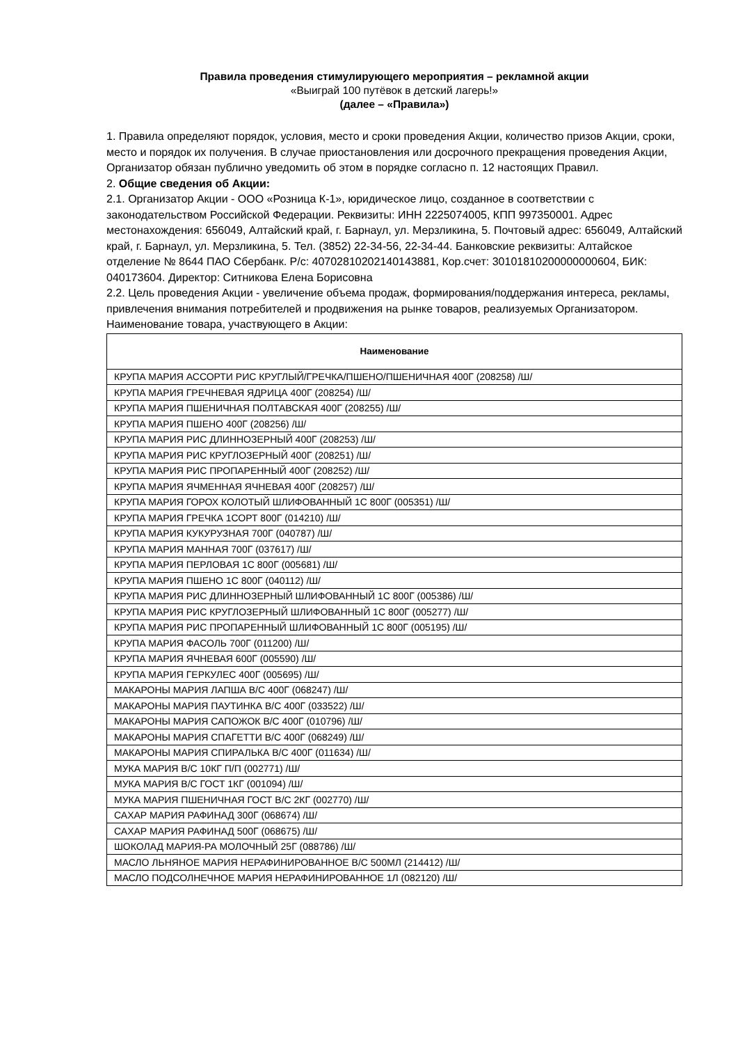Правила проведения стимулирующего мероприятия – рекламной акции
«Выиграй 100 путёвок в детский лагерь!»
(далее – «Правила»)
1. Правила определяют порядок, условия, место и сроки проведения Акции, количество призов Акции, сроки, место и порядок их получения. В случае приостановления или досрочного прекращения проведения Акции, Организатор обязан публично уведомить об этом в порядке согласно п. 12 настоящих Правил.
2. Общие сведения об Акции:
2.1. Организатор Акции - ООО «Розница К-1», юридическое лицо, созданное в соответствии с законодательством Российской Федерации. Реквизиты: ИНН 2225074005, КПП 997350001. Адрес местонахождения: 656049, Алтайский край, г. Барнаул, ул. Мерзликина, 5. Почтовый адрес: 656049, Алтайский край, г. Барнаул, ул. Мерзликина, 5. Тел. (3852) 22-34-56, 22-34-44. Банковские реквизиты: Алтайское отделение № 8644 ПАО Сбербанк. Р/с: 40702810202140143881, Кор.счет: 30101810200000000604, БИК: 040173604. Директор: Ситникова Елена Борисовна
2.2. Цель проведения Акции - увеличение объема продаж, формирования/поддержания интереса, рекламы, привлечения внимания потребителей и продвижения на рынке товаров, реализуемых Организатором.
Наименование товара, участвующего в Акции:
| Наименование |
| --- |
| КРУПА МАРИЯ АССОРТИ РИС КРУГЛЫЙ/ГРЕЧКА/ПШЕНО/ПШЕНИЧНАЯ 400Г (208258) /Ш/ |
| КРУПА МАРИЯ ГРЕЧНЕВАЯ ЯДРИЦА 400Г (208254) /Ш/ |
| КРУПА МАРИЯ ПШЕНИЧНАЯ ПОЛТАВСКАЯ 400Г (208255) /Ш/ |
| КРУПА МАРИЯ ПШЕНО 400Г (208256) /Ш/ |
| КРУПА МАРИЯ РИС ДЛИННОЗЕРНЫЙ 400Г (208253) /Ш/ |
| КРУПА МАРИЯ РИС КРУГЛОЗЕРНЫЙ 400Г (208251) /Ш/ |
| КРУПА МАРИЯ РИС ПРОПАРЕННЫЙ 400Г (208252) /Ш/ |
| КРУПА МАРИЯ ЯЧМЕННАЯ ЯЧНЕВАЯ 400Г (208257) /Ш/ |
| КРУПА МАРИЯ ГОРОХ КОЛОТЫЙ ШЛИФОВАННЫЙ 1С 800Г (005351) /Ш/ |
| КРУПА МАРИЯ ГРЕЧКА 1СОРТ 800Г (014210) /Ш/ |
| КРУПА МАРИЯ КУКУРУЗНАЯ 700Г (040787) /Ш/ |
| КРУПА МАРИЯ МАННАЯ 700Г (037617) /Ш/ |
| КРУПА МАРИЯ ПЕРЛОВАЯ 1С 800Г (005681) /Ш/ |
| КРУПА МАРИЯ ПШЕНО 1С 800Г (040112) /Ш/ |
| КРУПА МАРИЯ РИС ДЛИННОЗЕРНЫЙ ШЛИФОВАННЫЙ 1С 800Г (005386) /Ш/ |
| КРУПА МАРИЯ РИС КРУГЛОЗЕРНЫЙ ШЛИФОВАННЫЙ 1С 800Г (005277) /Ш/ |
| КРУПА МАРИЯ РИС ПРОПАРЕННЫЙ ШЛИФОВАННЫЙ 1С 800Г (005195) /Ш/ |
| КРУПА МАРИЯ ФАСОЛЬ 700Г (011200) /Ш/ |
| КРУПА МАРИЯ ЯЧНЕВАЯ 600Г (005590) /Ш/ |
| КРУПА МАРИЯ ГЕРКУЛЕС 400Г (005695) /Ш/ |
| МАКАРОНЫ МАРИЯ ЛАПША В/С 400Г (068247) /Ш/ |
| МАКАРОНЫ МАРИЯ ПАУТИНКА В/С 400Г (033522) /Ш/ |
| МАКАРОНЫ МАРИЯ САПОЖОК В/С 400Г (010796) /Ш/ |
| МАКАРОНЫ МАРИЯ СПАГЕТТИ В/С 400Г (068249) /Ш/ |
| МАКАРОНЫ МАРИЯ СПИРАЛЬКА В/С 400Г (011634) /Ш/ |
| МУКА МАРИЯ В/С 10КГ П/П (002771) /Ш/ |
| МУКА МАРИЯ В/С ГОСТ 1КГ (001094) /Ш/ |
| МУКА МАРИЯ ПШЕНИЧНАЯ ГОСТ В/С 2КГ (002770) /Ш/ |
| САХАР МАРИЯ РАФИНАД 300Г (068674) /Ш/ |
| САХАР МАРИЯ РАФИНАД 500Г (068675) /Ш/ |
| ШОКОЛАД МАРИЯ-РА МОЛОЧНЫЙ 25Г (088786) /Ш/ |
| МАСЛО ЛЬНЯНОЕ МАРИЯ НЕРАФИНИРОВАННОЕ В/С 500МЛ (214412) /Ш/ |
| МАСЛО ПОДСОЛНЕЧНОЕ МАРИЯ НЕРАФИНИРОВАННОЕ 1Л (082120) /Ш/ |